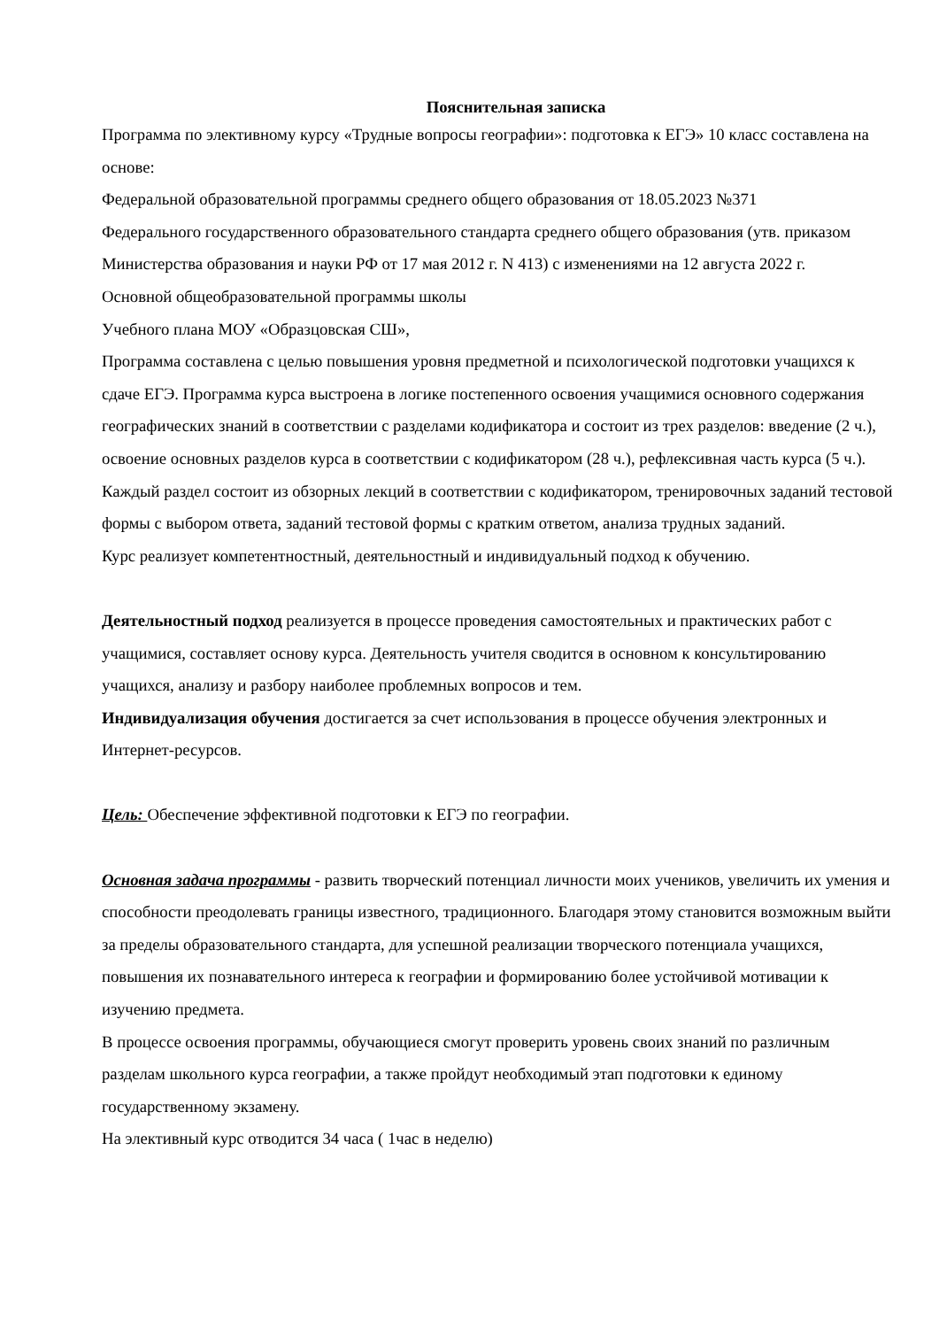Пояснительная записка
Программа по элективному курсу «Трудные вопросы географии»: подготовка к ЕГЭ» 10 класс составлена на основе:
Федеральной образовательной программы среднего общего образования от 18.05.2023 №371
Федерального государственного образовательного стандарта среднего общего образования (утв. приказом Министерства образования и науки РФ от 17 мая 2012 г. N 413) с изменениями на 12 августа 2022 г.
Основной общеобразовательной программы школы
Учебного плана МОУ «Образцовская СШ»,
Программа составлена с целью повышения уровня предметной и психологической подготовки учащихся к сдаче ЕГЭ. Программа курса выстроена в логике постепенного освоения учащимися основного содержания географических знаний в соответствии с разделами кодификатора и состоит из трех разделов: введение (2 ч.), освоение основных разделов курса в соответствии с кодификатором (28 ч.), рефлексивная часть курса (5 ч.). Каждый раздел состоит из обзорных лекций в соответствии с кодификатором, тренировочных заданий тестовой формы с выбором ответа, заданий тестовой формы с кратким ответом, анализа трудных заданий.
Курс реализует компетентностный, деятельностный и индивидуальный подход к обучению.
Деятельностный подход реализуется в процессе проведения самостоятельных и практических работ с учащимися, составляет основу курса. Деятельность учителя сводится в основном к консультированию учащихся, анализу и разбору наиболее проблемных вопросов и тем.
Индивидуализация обучения достигается за счет использования в процессе обучения электронных и Интернет-ресурсов.
Цель: Обеспечение эффективной подготовки к ЕГЭ по географии.
Основная задача программы - развить творческий потенциал личности моих учеников, увеличить их умения и способности преодолевать границы известного, традиционного. Благодаря этому становится возможным выйти за пределы образовательного стандарта, для успешной реализации творческого потенциала учащихся, повышения их познавательного интереса к географии и формированию более устойчивой мотивации к изучению предмета.
В процессе освоения программы, обучающиеся смогут проверить уровень своих знаний по различным разделам школьного курса географии, а также пройдут необходимый этап подготовки к единому государственному экзамену.
На элективный курс отводится 34 часа ( 1час в неделю)